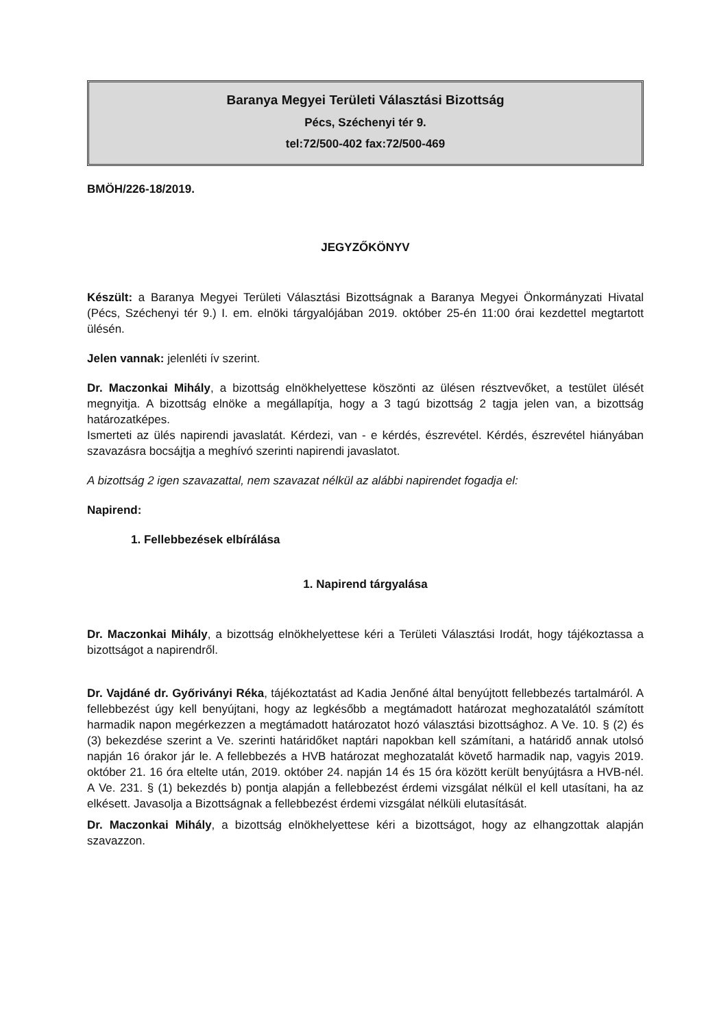Baranya Megyei Területi Választási Bizottság
Pécs, Széchenyi tér 9.
tel:72/500-402 fax:72/500-469
BMÖH/226-18/2019.
JEGYZŐKÖNYV
Készült: a Baranya Megyei Területi Választási Bizottságnak a Baranya Megyei Önkormányzati Hivatal (Pécs, Széchenyi tér 9.) I. em. elnöki tárgyalójában 2019. október 25-én 11:00 órai kezdettel megtartott ülésén.
Jelen vannak: jelenléti ív szerint.
Dr. Maczonkai Mihály, a bizottság elnökhelyettese köszönti az ülésen résztvevőket, a testület ülését megnyitja. A bizottság elnöke a megállapítja, hogy a 3 tagú bizottság 2 tagja jelen van, a bizottság határozatképes.
Ismerteti az ülés napirendi javaslatát. Kérdezi, van - e kérdés, észrevétel. Kérdés, észrevétel hiányában szavazásra bocsájtja a meghívó szerinti napirendi javaslatot.
A bizottság 2 igen szavazattal, nem szavazat nélkül az alábbi napirendet fogadja el:
Napirend:
1. Fellebbezések elbírálása
1. Napirend tárgyalása
Dr. Maczonkai Mihály, a bizottság elnökhelyettese kéri a Területi Választási Irodát, hogy tájékoztassa a bizottságot a napirendről.
Dr. Vajdáné dr. Győriványi Réka, tájékoztatást ad Kadia Jenőné által benyújtott fellebbezés tartalmáról. A fellebbezést úgy kell benyújtani, hogy az legkésőbb a megtámadott határozat meghozatalától számított harmadik napon megérkezzen a megtámadott határozatot hozó választási bizottsághoz. A Ve. 10. § (2) és (3) bekezdése szerint a Ve. szerinti határidőket naptári napokban kell számítani, a határidő annak utolsó napján 16 órakor jár le. A fellebbezés a HVB határozat meghozatalát követő harmadik nap, vagyis 2019. október 21. 16 óra eltelte után, 2019. október 24. napján 14 és 15 óra között került benyújtásra a HVB-nél. A Ve. 231. § (1) bekezdés b) pontja alapján a fellebbezést érdemi vizsgálat nélkül el kell utasítani, ha az elkésett. Javasolja a Bizottságnak a fellebbezést érdemi vizsgálat nélküli elutasítását.
Dr. Maczonkai Mihály, a bizottság elnökhelyettese kéri a bizottságot, hogy az elhangzottak alapján szavazzon.